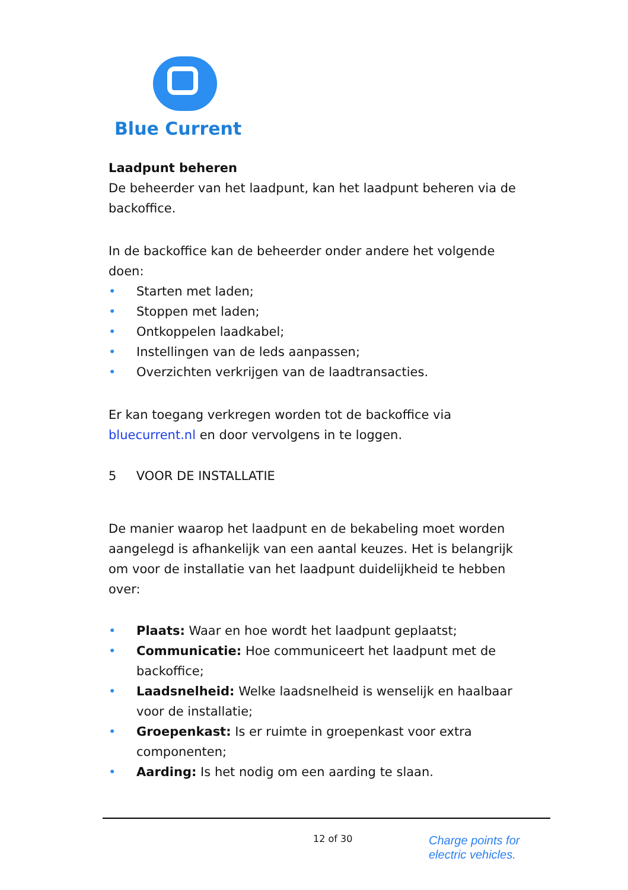Blue Current
Laadpunt beheren
De beheerder van het laadpunt, kan het laadpunt beheren via de backoffice.
In de backoffice kan de beheerder onder andere het volgende doen:
• Starten met laden;
• Stoppen met laden;
• Ontkoppelen laadkabel;
• Instellingen van de leds aanpassen;
• Overzichten verkrijgen van de laadtransacties.
Er kan toegang verkregen worden tot de backoffice via bluecurrent.nl en door vervolgens in te loggen.
5 VOOR DE INSTALLATIE
De manier waarop het laadpunt en de bekabeling moet worden aangelegd is afhankelijk van een aantal keuzes. Het is belangrijk om voor de installatie van het laadpunt duidelijkheid te hebben over:
• Plaats: Waar en hoe wordt het laadpunt geplaatst;
• Communicatie: Hoe communiceert het laadpunt met de backoffice;
• Laadsnelheid: Welke laadsnelheid is wenselijk en haalbaar voor de installatie;
• Groepenkast: Is er ruimte in groepenkast voor extra componenten;
• Aarding: Is het nodig om een aarding te slaan.
12 of 30
Charge points for
electric vehicles.